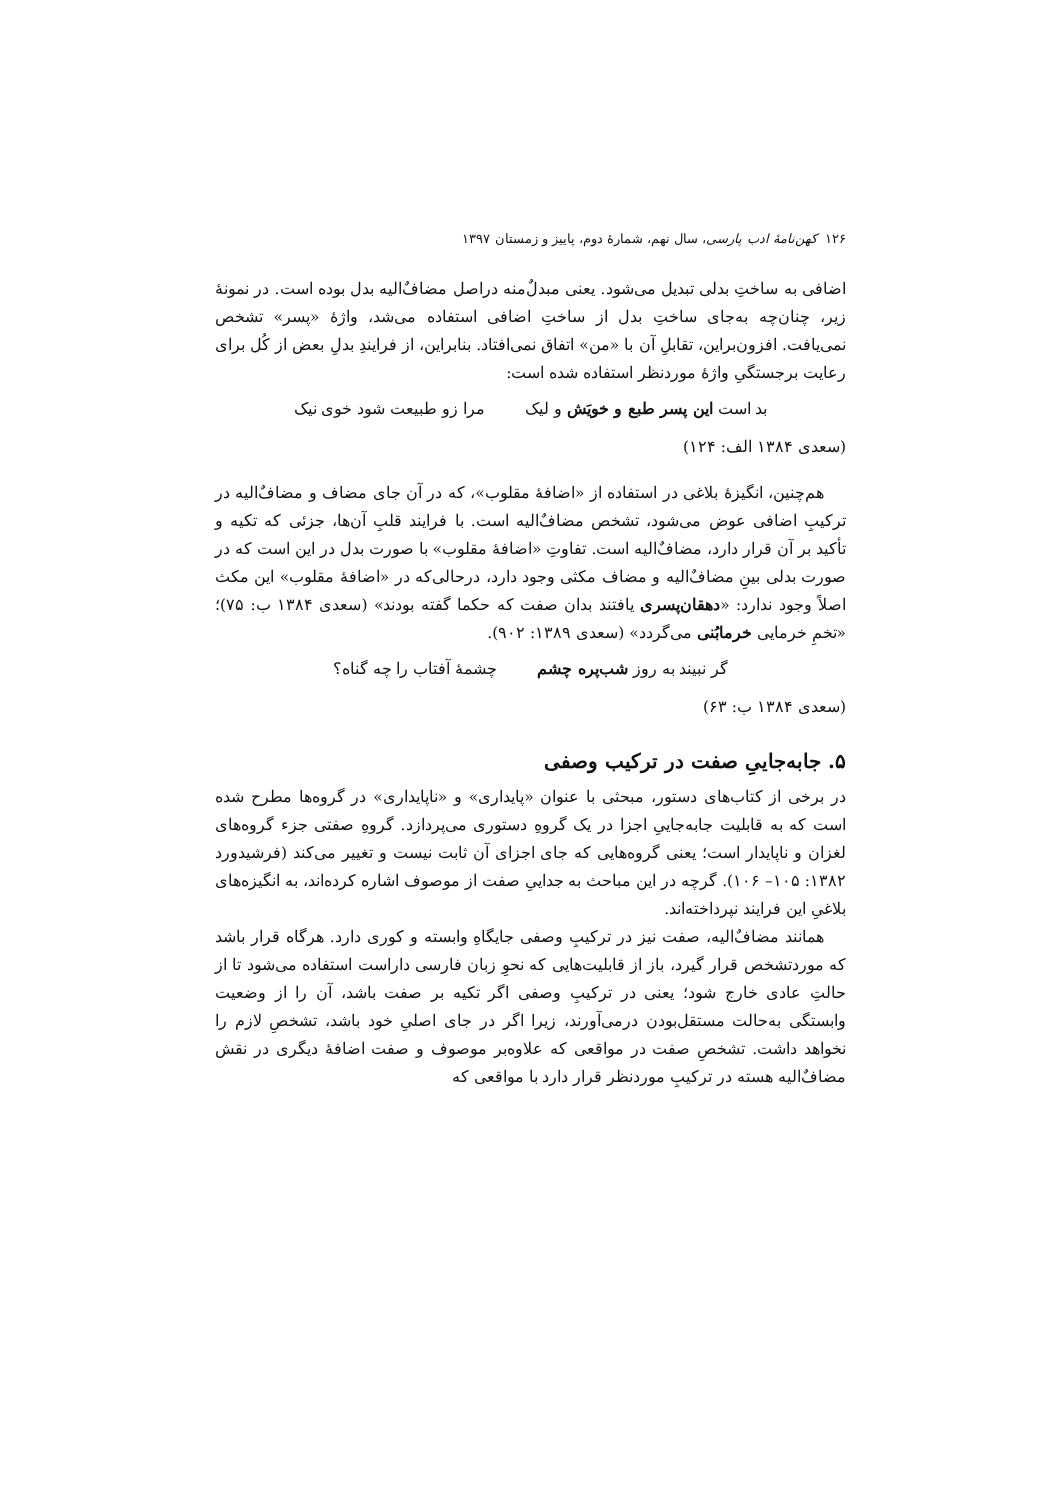۱۲۶ کهن‌نامهٔ ادب پارسی، سال نهم، شمارهٔ دوم، پاییز و زمستان ۱۳۹۷
اضافی به ساختِ بدلی تبدیل می‌شود. یعنی مبدلٌ‌منه دراصل مضاف‌ٌالیه بدل بوده است. در نمونهٔ زیر، چنان‌چه به‌جای ساختِ بدل از ساختِ اضافی استفاده می‌شد، واژهٔ «پسر» تشخص نمی‌یافت. افزون‌براین، تقابلِ آن با «من» اتفاق نمی‌افتاد. بنابراین، از فرایندِ بدلِ بعض از کُل برای رعایت برجستگیِ واژهٔ موردنظر استفاده شده است:
بد است این پسر طبع و خویَش و لیک مرا زو طبیعت شود خوی نیک
(سعدی ۱۳۸۴ الف: ۱۲۴)
هم‌چنین، انگیزهٔ بلاغی در استفاده از «اضافهٔ مقلوب»، که در آن جای مضاف و مضاف‌ٌالیه در ترکیبِ اضافی عوض می‌شود، تشخص مضاف‌ٌالیه است. با فرایند قلبِ آن‌ها، جزئی که تکیه و تأکید بر آن قرار دارد، مضاف‌ٌالیه است. تفاوتِ «اضافهٔ مقلوب» با صورت بدل در این است که در صورت بدلی بینِ مضاف‌ٌالیه و مضاف مکثی وجود دارد، درحالی‌که در «اضافهٔ مقلوب» این مکث اصلاً وجود ندارد: «دهقان‌پسری یافتند بدان صفت که حکما گفته بودند» (سعدی ۱۳۸۴ ب: ۷۵)؛ «تخمِ خرمایی خرمابُنی می‌گردد» (سعدی ۱۳۸۹: ۹۰۲).
گر نبیند به روز شب‌پره چشم چشمهٔ آفتاب را چه گناه؟
(سعدی ۱۳۸۴ ب: ۶۳)
۵. جابه‌جاییِ صفت در ترکیب وصفی
در برخی از کتاب‌های دستور، مبحثی با عنوان «پایداری» و «ناپایداری» در گروه‌ها مطرح شده است که به قابلیت جابه‌جاییِ اجزا در یک گروهِ دستوری می‌پردازد. گروهِ صفتی جزء گروه‌های لغزان و ناپایدار است؛ یعنی گروه‌هایی که جای اجزای آن ثابت نیست و تغییر می‌کند (فرشیدورد ۱۳۸۲: ۱۰۵– ۱۰۶). گرچه در این مباحث به جداییِ صفت از موصوف اشاره کرده‌اند، به انگیزه‌های بلاغیِ این فرایند نپرداخته‌اند.
همانند مضاف‌ٌالیه، صفت نیز در ترکیبِ وصفی جایگاهِ وابسته و کوری دارد. هرگاه قرار باشد که موردتشخص قرار گیرد، باز از قابلیت‌هایی که نحوِ زبان فارسی داراست استفاده می‌شود تا از حالتِ عادی خارج شود؛ یعنی در ترکیبِ وصفی اگر تکیه بر صفت باشد، آن را از وضعیت وابستگی به‌حالت مستقل‌بودن درمی‌آورند، زیرا اگر در جای اصلیِ خود باشد، تشخصِ لازم را نخواهد داشت. تشخصِ صفت در مواقعی که علاوه‌بر موصوف و صفت اضافهٔ دیگری در نقش مضاف‌ٌالیه هسته در ترکیبِ موردنظر قرار دارد با مواقعی که